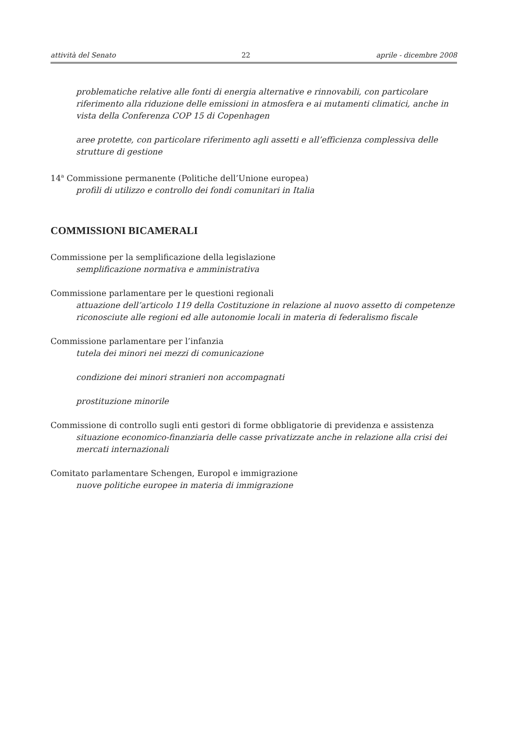attività del Senato 22 aprile - dicembre 2008
problematiche relative alle fonti di energia alternative e rinnovabili, con particolare riferimento alla riduzione delle emissioni in atmosfera e ai mutamenti climatici, anche in vista della Conferenza COP 15 di Copenhagen
aree protette, con particolare riferimento agli assetti e all’efficienza complessiva delle strutture di gestione
14<sup>a</sup> Commissione permanente (Politiche dell’Unione europea)
profili di utilizzo e controllo dei fondi comunitari in Italia
COMMISSIONI BICAMERALI
Commissione per la semplificazione della legislazione
semplificazione normativa e amministrativa
Commissione parlamentare per le questioni regionali
attuazione dell’articolo 119 della Costituzione in relazione al nuovo assetto di competenze riconosciute alle regioni ed alle autonomie locali in materia di federalismo fiscale
Commissione parlamentare per l’infanzia
tutela dei minori nei mezzi di comunicazione
condizione dei minori stranieri non accompagnati
prostituzione minorile
Commissione di controllo sugli enti gestori di forme obbligatorie di previdenza e assistenza
situazione economico-finanziaria delle casse privatizzate anche in relazione alla crisi dei mercati internazionali
Comitato parlamentare Schengen, Europol e immigrazione
nuove politiche europee in materia di immigrazione